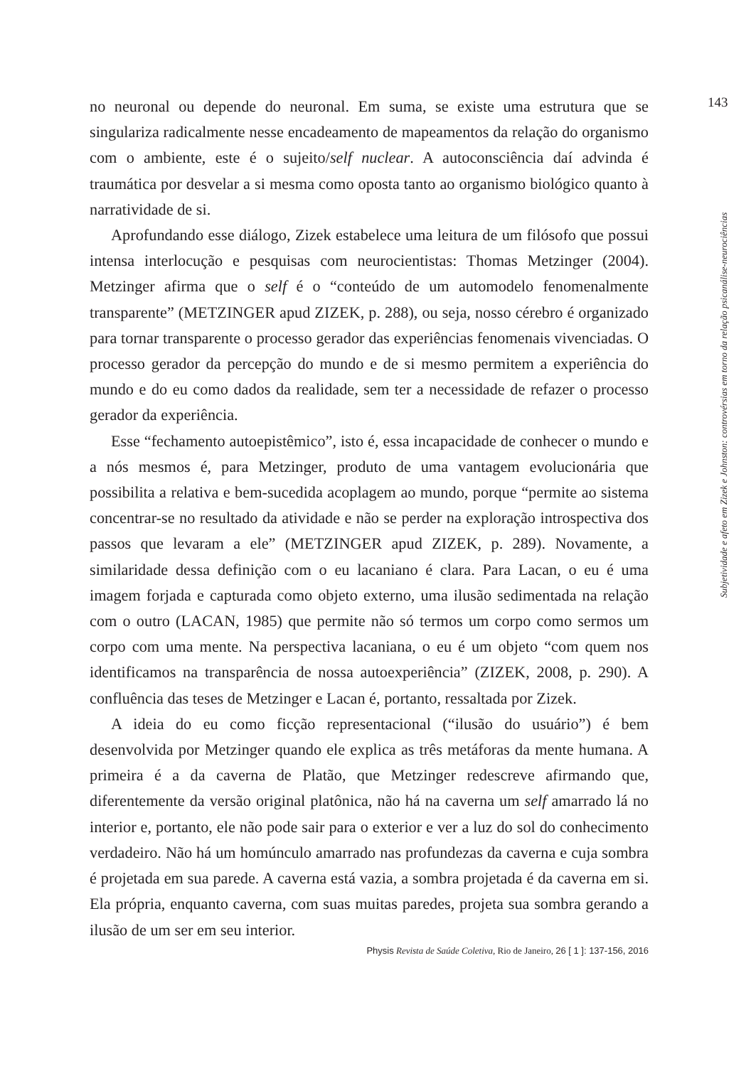143
no neuronal ou depende do neuronal. Em suma, se existe uma estrutura que se singulariza radicalmente nesse encadeamento de mapeamentos da relação do organismo com o ambiente, este é o sujeito/self nuclear. A autoconsciência daí advinda é traumática por desvelar a si mesma como oposta tanto ao organismo biológico quanto à narratividade de si.
Aprofundando esse diálogo, Zizek estabelece uma leitura de um filósofo que possui intensa interlocução e pesquisas com neurocientistas: Thomas Metzinger (2004). Metzinger afirma que o self é o “conteúdo de um automodelo fenomenalmente transparente” (METZINGER apud ZIZEK, p. 288), ou seja, nosso cérebro é organizado para tornar transparente o processo gerador das experiências fenomenais vivenciadas. O processo gerador da percepção do mundo e de si mesmo permitem a experiência do mundo e do eu como dados da realidade, sem ter a necessidade de refazer o processo gerador da experiência.
Esse “fechamento autoepistêmico”, isto é, essa incapacidade de conhecer o mundo e a nós mesmos é, para Metzinger, produto de uma vantagem evolucionária que possibilita a relativa e bem-sucedida acoplagem ao mundo, porque “permite ao sistema concentrar-se no resultado da atividade e não se perder na exploração introspectiva dos passos que levaram a ele” (METZINGER apud ZIZEK, p. 289). Novamente, a similaridade dessa definição com o eu lacaniano é clara. Para Lacan, o eu é uma imagem forjada e capturada como objeto externo, uma ilusão sedimentada na relação com o outro (LACAN, 1985) que permite não só termos um corpo como sermos um corpo com uma mente. Na perspectiva lacaniana, o eu é um objeto “com quem nos identificamos na transparência de nossa autoexperiência” (ZIZEK, 2008, p. 290). A confluência das teses de Metzinger e Lacan é, portanto, ressaltada por Zizek.
A ideia do eu como ficção representacional (“ilusão do usuário”) é bem desenvolvida por Metzinger quando ele explica as três metáforas da mente humana. A primeira é a da caverna de Platão, que Metzinger redescreve afirmando que, diferentemente da versão original platônica, não há na caverna um self amarrado lá no interior e, portanto, ele não pode sair para o exterior e ver a luz do sol do conhecimento verdadeiro. Não há um homúnculo amarrado nas profundezas da caverna e cuja sombra é projetada em sua parede. A caverna está vazia, a sombra projetada é da caverna em si. Ela própria, enquanto caverna, com suas muitas paredes, projeta sua sombra gerando a ilusão de um ser em seu interior.
Subjetividade e afeto em Zizek e Johnston: controvérsias em torno da relação psicanálise-neurociências
Physis Revista de Saúde Coletiva, Rio de Janeiro, 26 [ 1 ]: 137-156, 2016